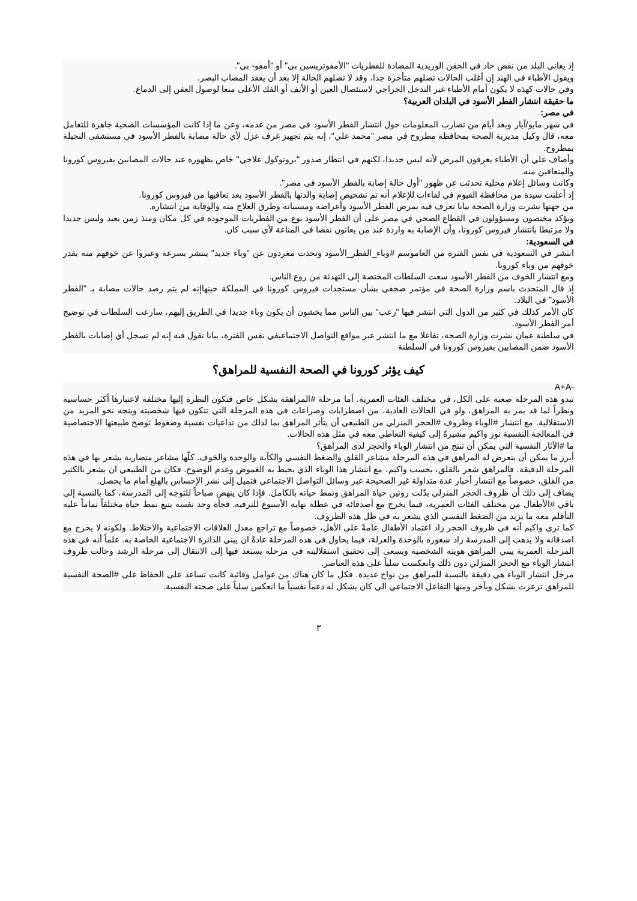إذ يعاني البلد من نقص حاد في الحقن الوريدية المضادة للفطريات "الأمفوتريسين بي" أو "أمفو- بي".
ويقول الأطباء في الهند إن أغلب الحالات تصلهم متأخرة جدا، وقد لا تصلهم الحالة إلا بعد أن يفقد المصاب البصر.
وفي حالات كهذه لا يكون أمام الأطباء غير التدخل الجراحي لاستئصال العين أو الأنف أو الفك الأعلى منعا لوصول العفن إلى الدماغ.
ما حقيقة انتشار الفطر الأسود في البلدان العربية؟
في مصر:
في شهر مايو/آيار وبعد أيام من تضارب المعلومات حول انتشار الفطر الأسود في مصر من عدمه، وعن ما إذا كانت المؤسسات الصحية جاهزة للتعامل معه، قال وكيل مديرية الصحة بمحافظة مطروح في مصر "محمد علي"، إنه يتم تجهيز غرف عزل لأي حالة مصابة بالفطر الأسود في مستشفى النجيلة بمطروح.
وأضاف علي أن الأطباء يعرفون المرض لأنه ليس جديدا، لكنهم في انتظار صدور "بروتوكول علاجي" خاص بظهوره عند حالات المصابين بفيروس كورونا والمتعافين منه.
وكانت وسائل إعلام محلية تحدثت عن ظهور "أول حالة إصابة بالفطر الأسود في مصر".
إذ أعلنت سيدة من محافظة الفيوم في لقاءات للإعلام أنه تم تشخيص إصابة والدتها بالفطر الأسود بعد تعافيها من فيروس كورونا.
من جهتها نشرت وزارة الصحة بيانا تعرف فيه بمرض الفطر الأسود وأعراضه ومسبباته وطرق العلاج منه والوقاية من انتشاره.
ويؤكد مختصون ومسؤولون في القطاع الصحي في مصر على أن الفطر الأسود نوع من الفطريات الموجودة في كل مكان ومنذ زمن بعيد وليس جديدا ولا مرتبطا بانتشار فيروس كورونا، وأن الإصابة به واردة عند من يعانون نقصا في المناعة لأي سبب كان.
في السعودية:
انتشر في السعودية في نفس الفترة من العاموسم #وباء_الفطر_الأسود وتحدث مغردون عن "وباء جديد" ينتشر بسرعة وعبروا عن خوفهم منه بقدر خوفهم من وباء كورونا.
ومع انتشار الخوف من الفطر الأسود سعت السلطات المختصة إلى التهدئة من روع الناس.
إذ قال المتحدث باسم وزارة الصحة في مؤتمر صحفي بشأن مستجدات فيروس كورونا في المملكة حينهاإنه لم يتم رصد حالات مصابة بـ "الفطر الأسود" في البلاد.
كان الأمر كذلك في كثير من الدول التي انتشر فيها "رعب" بين الناس مما يخشون أن يكون وباء جديدا في الطريق إليهم، سارعت السلطات في توضيح أمر الفطر الأسود.
في سلطنة عمان نشرت وزارة الصحة، تفاعلا مع ما انتشر عبر مواقع التواصل الاجتماعيفي نفس الفترة، بيانا تقول فيه إنه لم تسجل أي إصابات بالفطر الأسود ضمن المصابين بفيروس كورونا في السلطنة
كيف يؤثر كورونا في الصحة النفسية للمراهق؟
-A+A
تبدو هذه المرحلة صعبة على الكل، في مختلف الفئات العمرية. أما مرحلة #المراهقة بشكل خاص فتكون النظرة إليها مختلفة لاعتبارها أكثر حساسية ونظراً لما قد يمر به المراهق، ولو في الحالات العادية، من اضطرابات وصراعات في هذه المرحلة التي تتكون فيها شخصيته ويتجه نحو المزيد من الاستقلالية. مع انتشار #الوباء وظروف #الحجر المنزلي من الطبيعي أن يتأثر المراهق بما لذلك من تداعيات نفسية وضغوط توضح طبيعتها الاختصاصية في المعالجة النفسية نور واكيم مشيرةً إلى كيفية التعاطي معه في مثل هذه الحالات.
ما #الآثار النفسية التي يمكن أن تنتج من انتشار الوباء والحجر لدى المراهق؟
أبرز ما يمكن أن يتعرض له المراهق في هذه المرحلة مشاعر القلق والضغط النفسي والكآبة والوحدة والخوف. كلّها مشاعر متضاربة يشعر بها في هذه المرحلة الدقيقة. فالمراهق شعر بالقلق، بحسب واكيم، مع انتشار هذا الوباء الذي يحيط به الغموض وعدم الوضوح. فكان من الطبيعي ان يشعر بالكثير من القلق، خصوصاً مع انتشار أخبار عدة متداولة غير الصحيحة عبر وسائل التواصل الاجتماعي فتميل إلى نشر الإحساس بالهلع أمام ما يحصل.
يضاف إلى ذلك أن ظروف الحجر المنزلي بدّلت روتين حياة المراهق ونمط حياته بالكامل. فإذا كان ينهض صباحاً للتوجه إلى المدرسة، كما بالنسبة إلى باقي #الأطفال من مختلف الفئات العمرية، فيما يخرج مع أصدقائه في عطلة نهاية الأسبوع للترفيه. فجأة وجد نفسه يتبع نمط حياة مختلفاً تماماً عليه التأقلم معه ما يزيد من الضغط النفسي الذي يشعر به في ظل هذه الظروف.
كما ترى واكيم أنه في ظروف الحجر زاد اعتماد الأطفال عامةً على الأهل، خصوصاً مع تراجع معدل العلاقات الاجتماعية والاختلاط. ولكونه لا يخرج مع اصدقائه ولا يذهب إلى المدرسة زاد شعوره بالوحدة والعزلة، فيما يحاول في هذه المرحلة عادةً ان يبني الدائرة الاجتماعية الخاصة به. علماً أنه في هذه المرحلة العمرية يبني المراهق هويته الشخصية ويسعى إلى تحقيق استقلاليته في مرحلة يستعد فيها إلى الانتقال إلى مرحلة الرشد وحالت ظروف انتشار الوباء مع الحجر المنزلي دون ذلك وانعكست سلباً على هذه العناصر.
مرحل انتشار الوباء هي دقيقة بالنسبة للمراهق من نواح عديدة. فكل ما كان هناك من عوامل وقائية كانت تساعد على الحفاظ على #الصحة النفسية للمراهق تزعزت بشكل وبآخر ومنها التفاعل الاجتماعي الي كان يشكل له دعماً نفسياً ما انعكس سلباً على صحته النفسية.
٣